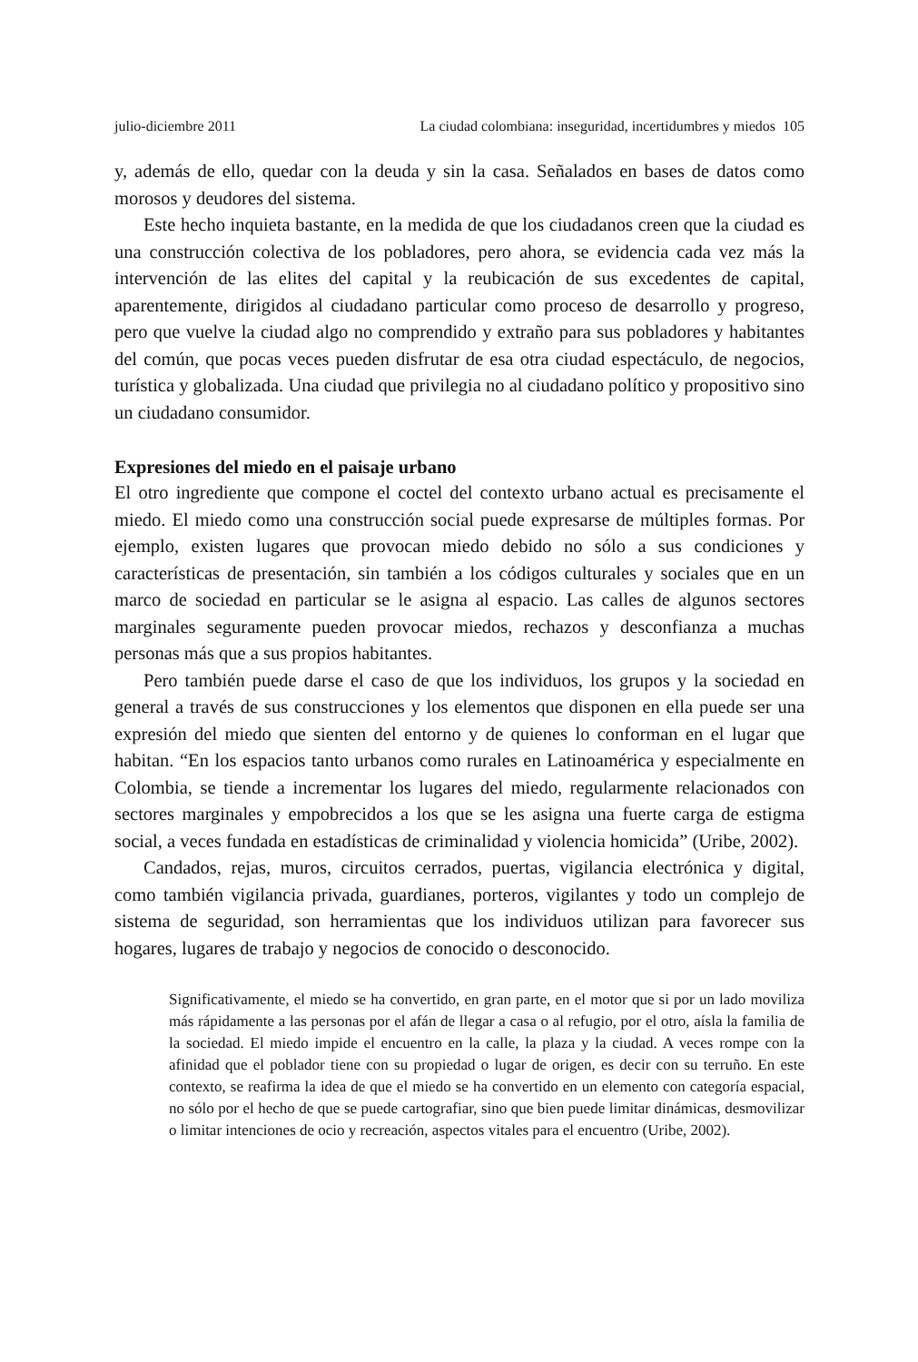julio-diciembre 2011 La ciudad colombiana: inseguridad, incertidumbres y miedos 105
y, además de ello, quedar con la deuda y sin la casa. Señalados en bases de datos como morosos y deudores del sistema.
Este hecho inquieta bastante, en la medida de que los ciudadanos creen que la ciudad es una construcción colectiva de los pobladores, pero ahora, se evidencia cada vez más la intervención de las elites del capital y la reubicación de sus excedentes de capital, aparentemente, dirigidos al ciudadano particular como proceso de desarrollo y progreso, pero que vuelve la ciudad algo no comprendido y extraño para sus pobladores y habitantes del común, que pocas veces pueden disfrutar de esa otra ciudad espectáculo, de negocios, turística y globalizada. Una ciudad que privilegia no al ciudadano político y propositivo sino un ciudadano consumidor.
Expresiones del miedo en el paisaje urbano
El otro ingrediente que compone el coctel del contexto urbano actual es precisamente el miedo. El miedo como una construcción social puede expresarse de múltiples formas. Por ejemplo, existen lugares que provocan miedo debido no sólo a sus condiciones y características de presentación, sin también a los códigos culturales y sociales que en un marco de sociedad en particular se le asigna al espacio. Las calles de algunos sectores marginales seguramente pueden provocar miedos, rechazos y desconfianza a muchas personas más que a sus propios habitantes.
Pero también puede darse el caso de que los individuos, los grupos y la sociedad en general a través de sus construcciones y los elementos que disponen en ella puede ser una expresión del miedo que sienten del entorno y de quienes lo conforman en el lugar que habitan. “En los espacios tanto urbanos como rurales en Latinoamérica y especialmente en Colombia, se tiende a incrementar los lugares del miedo, regularmente relacionados con sectores marginales y empobrecidos a los que se les asigna una fuerte carga de estigma social, a veces fundada en estadísticas de criminalidad y violencia homicida” (Uribe, 2002).
Candados, rejas, muros, circuitos cerrados, puertas, vigilancia electrónica y digital, como también vigilancia privada, guardianes, porteros, vigilantes y todo un complejo de sistema de seguridad, son herramientas que los individuos utilizan para favorecer sus hogares, lugares de trabajo y negocios de conocido o desconocido.
Significativamente, el miedo se ha convertido, en gran parte, en el motor que si por un lado moviliza más rápidamente a las personas por el afán de llegar a casa o al refugio, por el otro, aísla la familia de la sociedad. El miedo impide el encuentro en la calle, la plaza y la ciudad. A veces rompe con la afinidad que el poblador tiene con su propiedad o lugar de origen, es decir con su terruño. En este contexto, se reafirma la idea de que el miedo se ha convertido en un elemento con categoría espacial, no sólo por el hecho de que se puede cartografiar, sino que bien puede limitar dinámicas, desmovilizar o limitar intenciones de ocio y recreación, aspectos vitales para el encuentro (Uribe, 2002).